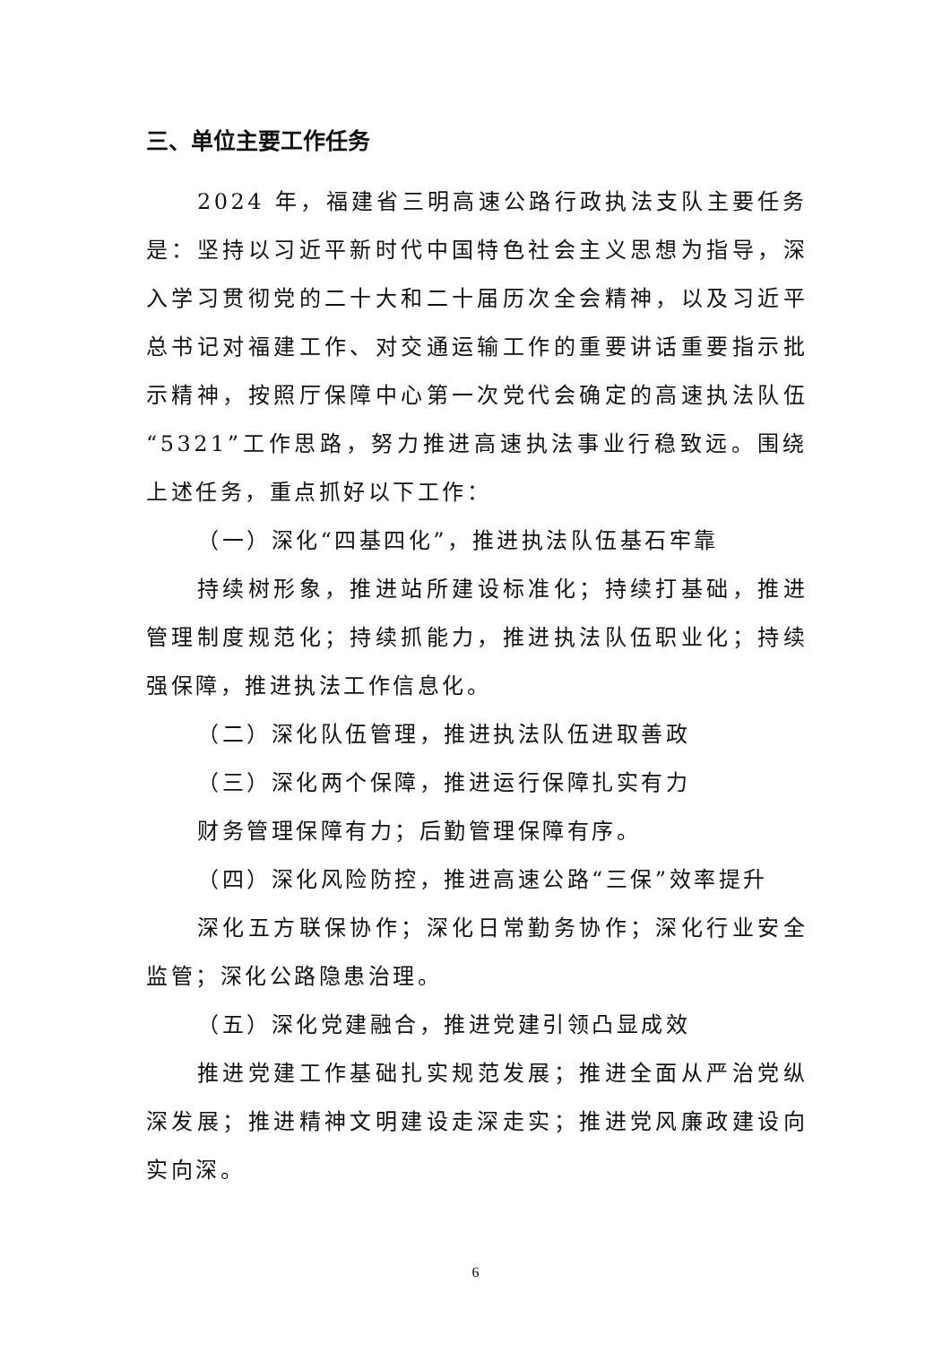三、单位主要工作任务
2024 年，福建省三明高速公路行政执法支队主要任务是：坚持以习近平新时代中国特色社会主义思想为指导，深入学习贯彻党的二十大和二十届历次全会精神，以及习近平总书记对福建工作、对交通运输工作的重要讲话重要指示批示精神，按照厅保障中心第一次党代会确定的高速执法队伍“5321”工作思路，努力推进高速执法事业行稳致远。围绕上述任务，重点抓好以下工作：
（一）深化“四基四化”，推进执法队伍基石牢靠
持续树形象，推进站所建设标准化；持续打基础，推进管理制度规范化；持续抓能力，推进执法队伍职业化；持续强保障，推进执法工作信息化。
（二）深化队伍管理，推进执法队伍进取善政
（三）深化两个保障，推进运行保障扎实有力
财务管理保障有力；后勤管理保障有序。
（四）深化风险防控，推进高速公路“三保”效率提升
深化五方联保协作；深化日常勤务协作；深化行业安全监管；深化公路隐患治理。
（五）深化党建融合，推进党建引领凸显成效
推进党建工作基础扎实规范发展；推进全面从严治党纵深发展；推进精神文明建设走深走实；推进党风廉政建设向实向深。
6